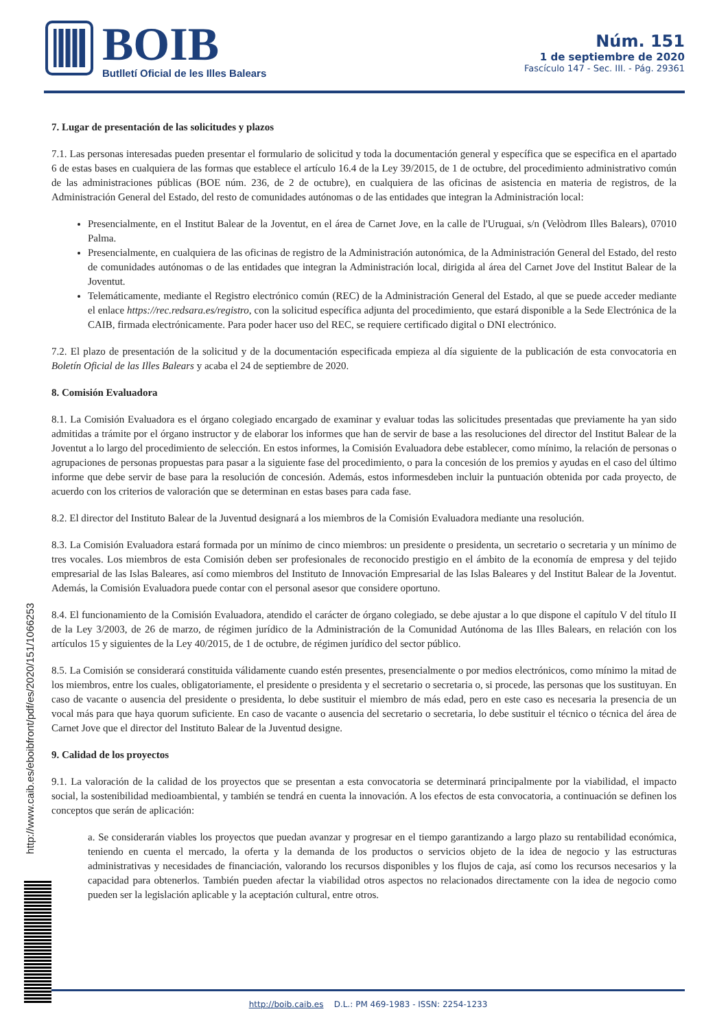BOIB
Butlletí Oficial de les Illes Balears
Núm. 151
1 de septiembre de 2020
Fascículo 147 - Sec. III. - Pág. 29361
7. Lugar de presentación de las solicitudes y plazos
7.1. Las personas interesadas pueden presentar el formulario de solicitud y toda la documentación general y específica que se especifica en el apartado 6 de estas bases en cualquiera de las formas que establece el artículo 16.4 de la Ley 39/2015, de 1 de octubre, del procedimiento administrativo común de las administraciones públicas (BOE núm. 236, de 2 de octubre), en cualquiera de las oficinas de asistencia en materia de registros, de la Administración General del Estado, del resto de comunidades autónomas o de las entidades que integran la Administración local:
Presencialmente, en el Institut Balear de la Joventut, en el área de Carnet Jove, en la calle de l'Uruguai, s/n (Velòdrom Illes Balears), 07010 Palma.
Presencialmente, en cualquiera de las oficinas de registro de la Administración autonómica, de la Administración General del Estado, del resto de comunidades autónomas o de las entidades que integran la Administración local, dirigida al área del Carnet Jove del Institut Balear de la Joventut.
Telemáticamente, mediante el Registro electrónico común (REC) de la Administración General del Estado, al que se puede acceder mediante el enlace https://rec.redsara.es/registro, con la solicitud específica adjunta del procedimiento, que estará disponible a la Sede Electrónica de la CAIB, firmada electrónicamente. Para poder hacer uso del REC, se requiere certificado digital o DNI electrónico.
7.2. El plazo de presentación de la solicitud y de la documentación especificada empieza al día siguiente de la publicación de esta convocatoria en Boletín Oficial de las Illes Balears y acaba el 24 de septiembre de 2020.
8. Comisión Evaluadora
8.1. La Comisión Evaluadora es el órgano colegiado encargado de examinar y evaluar todas las solicitudes presentadas que previamente ha yan sido admitidas a trámite por el órgano instructor y de elaborar los informes que han de servir de base a las resoluciones del director del Institut Balear de la Joventut a lo largo del procedimiento de selección. En estos informes, la Comisión Evaluadora debe establecer, como mínimo, la relación de personas o agrupaciones de personas propuestas para pasar a la siguiente fase del procedimiento, o para la concesión de los premios y ayudas en el caso del último informe que debe servir de base para la resolución de concesión. Además, estos informesdeben incluir la puntuación obtenida por cada proyecto, de acuerdo con los criterios de valoración que se determinan en estas bases para cada fase.
8.2. El director del Instituto Balear de la Juventud designará a los miembros de la Comisión Evaluadora mediante una resolución.
8.3. La Comisión Evaluadora estará formada por un mínimo de cinco miembros: un presidente o presidenta, un secretario o secretaria y un mínimo de tres vocales. Los miembros de esta Comisión deben ser profesionales de reconocido prestigio en el ámbito de la economía de empresa y del tejido empresarial de las Islas Baleares, así como miembros del Instituto de Innovación Empresarial de las Islas Baleares y del Institut Balear de la Joventut. Además, la Comisión Evaluadora puede contar con el personal asesor que considere oportuno.
8.4. El funcionamiento de la Comisión Evaluadora, atendido el carácter de órgano colegiado, se debe ajustar a lo que dispone el capítulo V del título II de la Ley 3/2003, de 26 de marzo, de régimen jurídico de la Administración de la Comunidad Autónoma de las Illes Balears, en relación con los artículos 15 y siguientes de la Ley 40/2015, de 1 de octubre, de régimen jurídico del sector público.
8.5. La Comisión se considerará constituida válidamente cuando estén presentes, presencialmente o por medios electrónicos, como mínimo la mitad de los miembros, entre los cuales, obligatoriamente, el presidente o presidenta y el secretario o secretaria o, si procede, las personas que los sustituyan. En caso de vacante o ausencia del presidente o presidenta, lo debe sustituir el miembro de más edad, pero en este caso es necesaria la presencia de un vocal más para que haya quorum suficiente. En caso de vacante o ausencia del secretario o secretaria, lo debe sustituir el técnico o técnica del área de Carnet Jove que el director del Instituto Balear de la Juventud designe.
9. Calidad de los proyectos
9.1. La valoración de la calidad de los proyectos que se presentan a esta convocatoria se determinará principalmente por la viabilidad, el impacto social, la sostenibilidad medioambiental, y también se tendrá en cuenta la innovación. A los efectos de esta convocatoria, a continuación se definen los conceptos que serán de aplicación:
a. Se considerarán viables los proyectos que puedan avanzar y progresar en el tiempo garantizando a largo plazo su rentabilidad económica, teniendo en cuenta el mercado, la oferta y la demanda de los productos o servicios objeto de la idea de negocio y las estructuras administrativas y necesidades de financiación, valorando los recursos disponibles y los flujos de caja, así como los recursos necesarios y la capacidad para obtenerlos. También pueden afectar la viabilidad otros aspectos no relacionados directamente con la idea de negocio como pueden ser la legislación aplicable y la aceptación cultural, entre otros.
http://www.caib.es/eboibfront/pdf/es/2020/151/1066253
http://boib.caib.es D.L.: PM 469-1983 - ISSN: 2254-1233